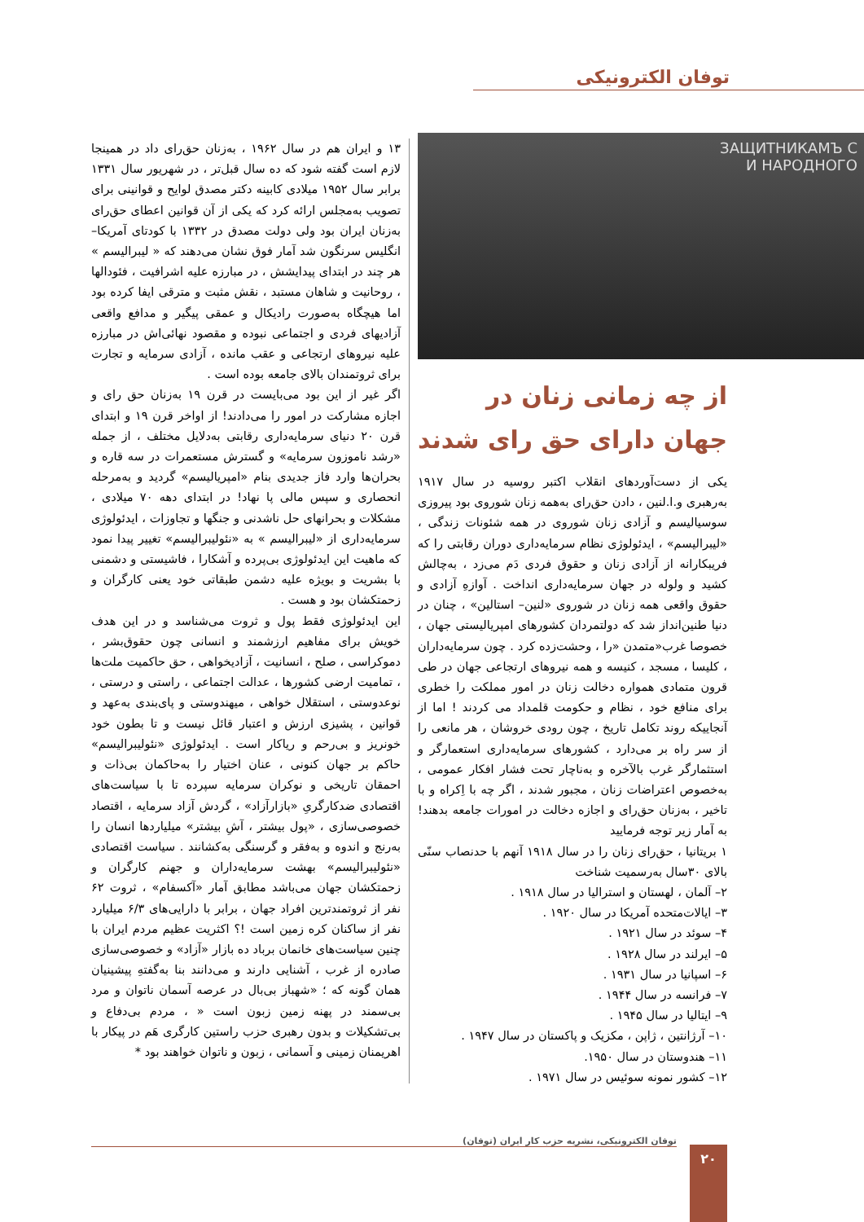توفان الکترونیکی
ЗАЩИТНИКАМЪ С
И НАРОДНОГО
از چه زمانی زنان در جهان دارای حق رای شدند
یکی از دست‌آوردهای انقلاب اکتبر روسیه در سال ۱۹۱۷ به‌رهبری و.ا.لنین ، دادن حق‌رای به‌همه زنان شوروی بود پیروزی سوسیالیسم و آزادی زنان شوروی در همه شئونات زندگی ، «لیبرالیسم» ، ایدئولوژی نظام سرمایه‌داری دوران رقابتی را که فریبکارانه از آزادی زنان و حقوق فردی دَم می‌زد ، به‌چالش کشید و ولوله در جهان سرمایه‌داری انداخت . آوازهِ آزادی و حقوق واقعی همه زنان در شوروی «لنین– استالین» ، چنان در دنیا طنین‌انداز شد که دولتمردان کشورهای امپریالیستی جهان ، خصوصا غرب«متمدن «را ، وحشت‌زده کرد . چون سرمایه‌داران ، کلیسا ، مسجد ، کنیسه و همه نیروهای ارتجاعی جهان در طی قرون متمادی همواره دخالت زنان در امور مملکت را خطری برای منافع خود ، نظام و حکومت قلمداد می کردند ! اما از آنجاییکه روند تکامل تاریخ ، چون رودی خروشان ، هر مانعی را از سر راه بر می‌دارد ، کشورهای سرمایه‌داری استعمارگر و استثمارگر غرب بالآخره و به‌ناچار تحت فشار افکار عمومی ، به‌خصوص اعتراضات زنان ، مجبور شدند ، اگر چه با اِکراه و با تاخیر ، به‌زنان حق‌رای و اجازه دخالت در امورات جامعه بدهند! به آمار زیر توجه فرمایید
۱ بریتانیا ، حق‌رای زنان را در سال ۱۹۱۸ آنهم با حدنصاب سنّی بالای ۳۰سال به‌رسمیت شناخت
۲– آلمان ، لهستان و استرالیا در سال ۱۹۱۸ .
۳– ایالات‌متحده آمریکا در سال ۱۹۲۰ .
۴– سوئد در سال ۱۹۲۱ .
۵– ایرلند در سال ۱۹۲۸ .
۶– اسپانیا در سال ۱۹۳۱ .
۷– فرانسه در سال ۱۹۴۴ .
۹– ایتالیا در سال ۱۹۴۵ .
۱۰– آرژانتین ، ژاپن ، مکزیک و پاکستان در سال ۱۹۴۷ .
۱۱– هندوستان در سال ۱۹۵۰.
۱۲– کشور نمونه سوئیس در سال ۱۹۷۱ .
۱۳ و ایران هم در سال ۱۹۶۲ ، به‌زنان حق‌رای داد در همینجا لازم است گفته شود که ده سال قبل‌تر ، در شهریور سال ۱۳۳۱ برابر سال ۱۹۵۲ میلادی کابینه دکتر مصدق لوایح و قوانینی برای تصویب به‌مجلس ارائه کرد که یکی از آن قوانین اعطای حق‌رای به‌زنان ایران بود ولی دولت مصدق در ۱۳۳۲ با کودتای آمریکا–انگلیس سرنگون شد آمار فوق نشان می‌دهند که « لیبرالیسم » هر چند در ابتدای پیدایشش ، در مبارزه علیه اشرافیت ، فئودالها ، روحانیت و شاهان مستبد ، نقش مثبت و مترقی ایفا کرده بود اما هیچگاه به‌صورت رادیکال و عمقی پیگیر و مدافع واقعی آزادیهای فردی و اجتماعی نبوده و مقصود نهائی‌اش در مبارزه علیه نیروهای ارتجاعی و عقب مانده ، آزادی سرمایه و تجارت برای ثروتمندان بالای جامعه بوده است .
اگر غیر از این بود می‌بایست در قرن ۱۹ به‌زنان حق رای و اجازه مشارکت در امور را می‌دادند! از اواخر قرن ۱۹ و ابتدای قرن ۲۰ دنیای سرمایه‌داری رقابتی به‌دلایل مختلف ، از جمله «رشد ناموزون سرمایه» و گسترش مستعمرات در سه قاره و بحران‌ها وارد فاز جدیدی بنام «امپریالیسم» گردید و به‌مرحله انحصاری و سپس مالی پا نهاد! در ابتدای دهه ۷۰ میلادی ، مشکلات و بحرانهای حل ناشدنی و جنگها و تجاوزات ، ایدئولوژی سرمایه‌داری از «لیبرالیسم » به «نئولیبرالیسم» تغییر پیدا نمود که ماهیت این ایدئولوژی بی‌پرده و آشکارا ، فاشیستی و دشمنی با بشریت و بویژه علیه دشمن طبقاتی خود یعنی کارگران و زحمتکشان بود و هست .
این ایدئولوژی فقط پول و ثروت می‌شناسد و در این هدف خویش برای مفاهیم ارزشمند و انسانی چون حقوق‌بشر ، دموکراسی ، صلح ، انسانیت ، آزادیخواهی ، حق حاکمیت ملت‌ها ، تمامیت ارضی کشورها ، عدالت اجتماعی ، راستی و درستی ، نوعدوستی ، استقلال خواهی ، میهندوستی و پای‌بندی به‌عهد و قوانین ، پشیزی ارزش و اعتبار قائل نیست و تا بطون خود خونریز و بی‌رحم و ریاکار است . ایدئولوژی «نئولیبرالیسم» حاکم بر جهان کنونی ، عنان اختیار را به‌حاکمان بی‌ذات و احمقان تاریخی و نوکران سرمایه سپرده تا با سیاست‌های اقتصادی ضدکارگریِ «بازارآزاد» ، گردش آزاد سرمایه ، اقتصاد خصوصی‌سازی ، «پول بیشتر ، آشِ بیشتر» میلیاردها انسان را به‌رنج و اندوه و به‌فقر و گرسنگی به‌کشانند . سیاست اقتصادی «نئولیبرالیسم» بهشت سرمایه‌داران و جهنم کارگران و زحمتکشان جهان می‌باشد مطابق آمار «آکسفام» ، ثروت ۶۲ نفر از ثروتمندترین افراد جهان ، برابر با دارایی‌های ۶/۳ میلیارد نفر از ساکنان کره زمین است !؟ اکثریت عظیم مردم ایران با چنین سیاست‌های خانمان برباد ده بازار «آزاد» و خصوصی‌سازی صادره از غرب ، آشنایی دارند و می‌دانند بنا به‌گفتهِ پیشینیان همان گونه که ؛ «شهباز بی‌بال در عرصه آسمان ناتوان و مرد بی‌سمند در پهنه زمین زبون است « ، مردم بی‌دفاع و بی‌تشکیلات و بدون رهبری حزب راستین کارگری هَم در پیکار با اهریمنان زمینی و آسمانی ، زبون و ناتوان خواهند بود *
توفان الکترونیکی، نشریه حزب کار ایران (توفان)
۲۰